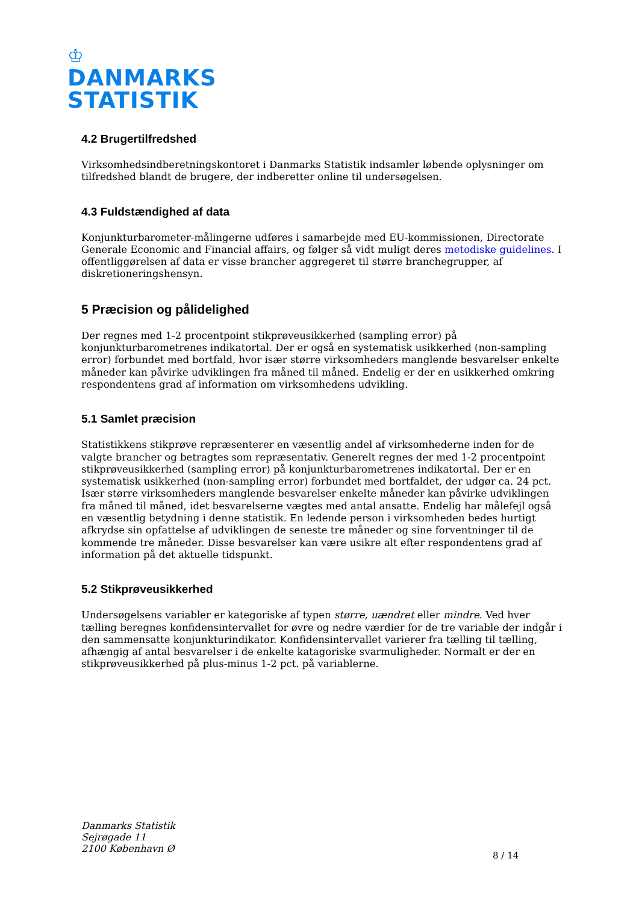♔
DANMARKS
STATISTIK
4.2 Brugertilfredshed
Virksomhedsindberetningskontoret i Danmarks Statistik indsamler løbende oplysninger om tilfredshed blandt de brugere, der indberetter online til undersøgelsen.
4.3 Fuldstændighed af data
Konjunkturbarometer-målingerne udføres i samarbejde med EU-kommissionen, Directorate Generale Economic and Financial affairs, og følger så vidt muligt deres metodiske guidelines. I offentliggørelsen af data er visse brancher aggregeret til større branchegrupper, af diskretioneringshensyn.
5 Præcision og pålidelighed
Der regnes med 1-2 procentpoint stikprøveusikkerhed (sampling error) på konjunkturbarometrenes indikatortal. Der er også en systematisk usikkerhed (non-sampling error) forbundet med bortfald, hvor især større virksomheders manglende besvarelser enkelte måneder kan påvirke udviklingen fra måned til måned. Endelig er der en usikkerhed omkring respondentens grad af information om virksomhedens udvikling.
5.1 Samlet præcision
Statistikkens stikprøve repræsenterer en væsentlig andel af virksomhederne inden for de valgte brancher og betragtes som repræsentativ. Generelt regnes der med 1-2 procentpoint stikprøveusikkerhed (sampling error) på konjunkturbarometrenes indikatortal. Der er en systematisk usikkerhed (non-sampling error) forbundet med bortfaldet, der udgør ca. 24 pct. Især større virksomheders manglende besvarelser enkelte måneder kan påvirke udviklingen fra måned til måned, idet besvarelserne vægtes med antal ansatte. Endelig har målefejl også en væsentlig betydning i denne statistik. En ledende person i virksomheden bedes hurtigt afkrydse sin opfattelse af udviklingen de seneste tre måneder og sine forventninger til de kommende tre måneder. Disse besvarelser kan være usikre alt efter respondentens grad af information på det aktuelle tidspunkt.
5.2 Stikprøveusikkerhed
Undersøgelsens variabler er kategoriske af typen større, uændret eller mindre. Ved hver tælling beregnes konfidensintervallet for øvre og nedre værdier for de tre variable der indgår i den sammensatte konjunkturindikator. Konfidensintervallet varierer fra tælling til tælling, afhængig af antal besvarelser i de enkelte katagoriske svarmuligheder. Normalt er der en stikprøveusikkerhed på plus-minus 1-2 pct. på variablerne.
Danmarks Statistik
Sejrøgade 11
2100 København Ø
8 / 14